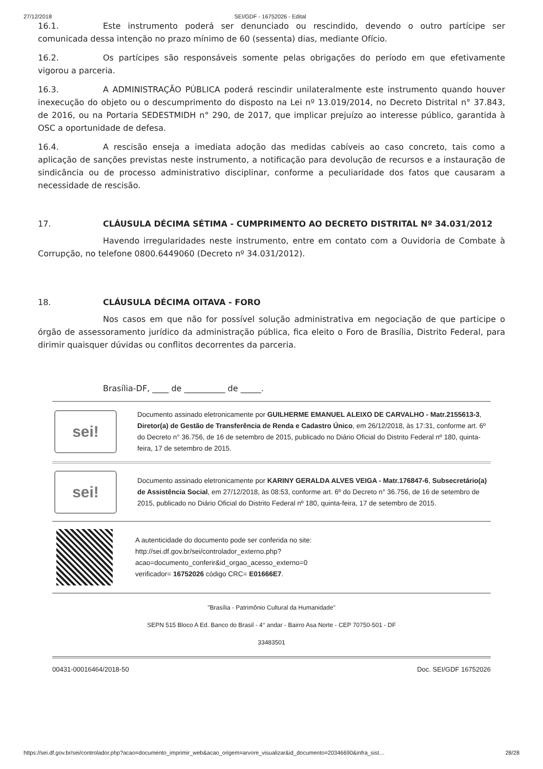27/12/2018 SEI/GDF - 16752026 - Edital
16.1. Este instrumento poderá ser denunciado ou rescindido, devendo o outro partícipe ser comunicada dessa intenção no prazo mínimo de 60 (sessenta) dias, mediante Ofício.
16.2. Os partícipes são responsáveis somente pelas obrigações do período em que efetivamente vigorou a parceria.
16.3. A ADMINISTRAÇÃO PÚBLICA poderá rescindir unilateralmente este instrumento quando houver inexecução do objeto ou o descumprimento do disposto na Lei nº 13.019/2014, no Decreto Distrital n° 37.843, de 2016, ou na Portaria SEDESTMIDH n° 290, de 2017, que implicar prejuízo ao interesse público, garantida à OSC a oportunidade de defesa.
16.4. A rescisão enseja a imediata adoção das medidas cabíveis ao caso concreto, tais como a aplicação de sanções previstas neste instrumento, a notificação para devolução de recursos e a instauração de sindicância ou de processo administrativo disciplinar, conforme a peculiaridade dos fatos que causaram a necessidade de rescisão.
17. CLÁUSULA DÉCIMA SÉTIMA - CUMPRIMENTO AO DECRETO DISTRITAL Nº 34.031/2012
Havendo irregularidades neste instrumento, entre em contato com a Ouvidoria de Combate à Corrupção, no telefone 0800.6449060 (Decreto nº 34.031/2012).
18. CLÁUSULA DÉCIMA OITAVA - FORO
Nos casos em que não for possível solução administrativa em negociação de que participe o órgão de assessoramento jurídico da administração pública, fica eleito o Foro de Brasília, Distrito Federal, para dirimir quaisquer dúvidas ou conflitos decorrentes da parceria.
Brasília-DF, ____ de __________ de _____.
sei!
Documento assinado eletronicamente por GUILHERME EMANUEL ALEIXO DE CARVALHO - Matr.2155613-3, Diretor(a) de Gestão de Transferência de Renda e Cadastro Único, em 26/12/2018, às 17:31, conforme art. 6º do Decreto n° 36.756, de 16 de setembro de 2015, publicado no Diário Oficial do Distrito Federal nº 180, quinta-feira, 17 de setembro de 2015.
sei!
Documento assinado eletronicamente por KARINY GERALDA ALVES VEIGA - Matr.176847-6, Subsecretário(a) de Assistência Social, em 27/12/2018, às 08:53, conforme art. 6º do Decreto n° 36.756, de 16 de setembro de 2015, publicado no Diário Oficial do Distrito Federal nº 180, quinta-feira, 17 de setembro de 2015.
A autenticidade do documento pode ser conferida no site:
http://sei.df.gov.br/sei/controlador_externo.php?
acao=documento_conferir&id_orgao_acesso_externo=0
verificador= 16752026 código CRC= E01666E7.
"Brasília - Patrimônio Cultural da Humanidade"
SEPN 515 Bloco A Ed. Banco do Brasil - 4° andar - Bairro Asa Norte - CEP 70750-501 - DF
33483501
00431-00016464/2018-50 Doc. SEI/GDF 16752026
https://sei.df.gov.br/sei/controlador.php?acao=documento_imprimir_web&acao_origem=arvore_visualizar&id_documento=20346690&infra_sist… 28/28